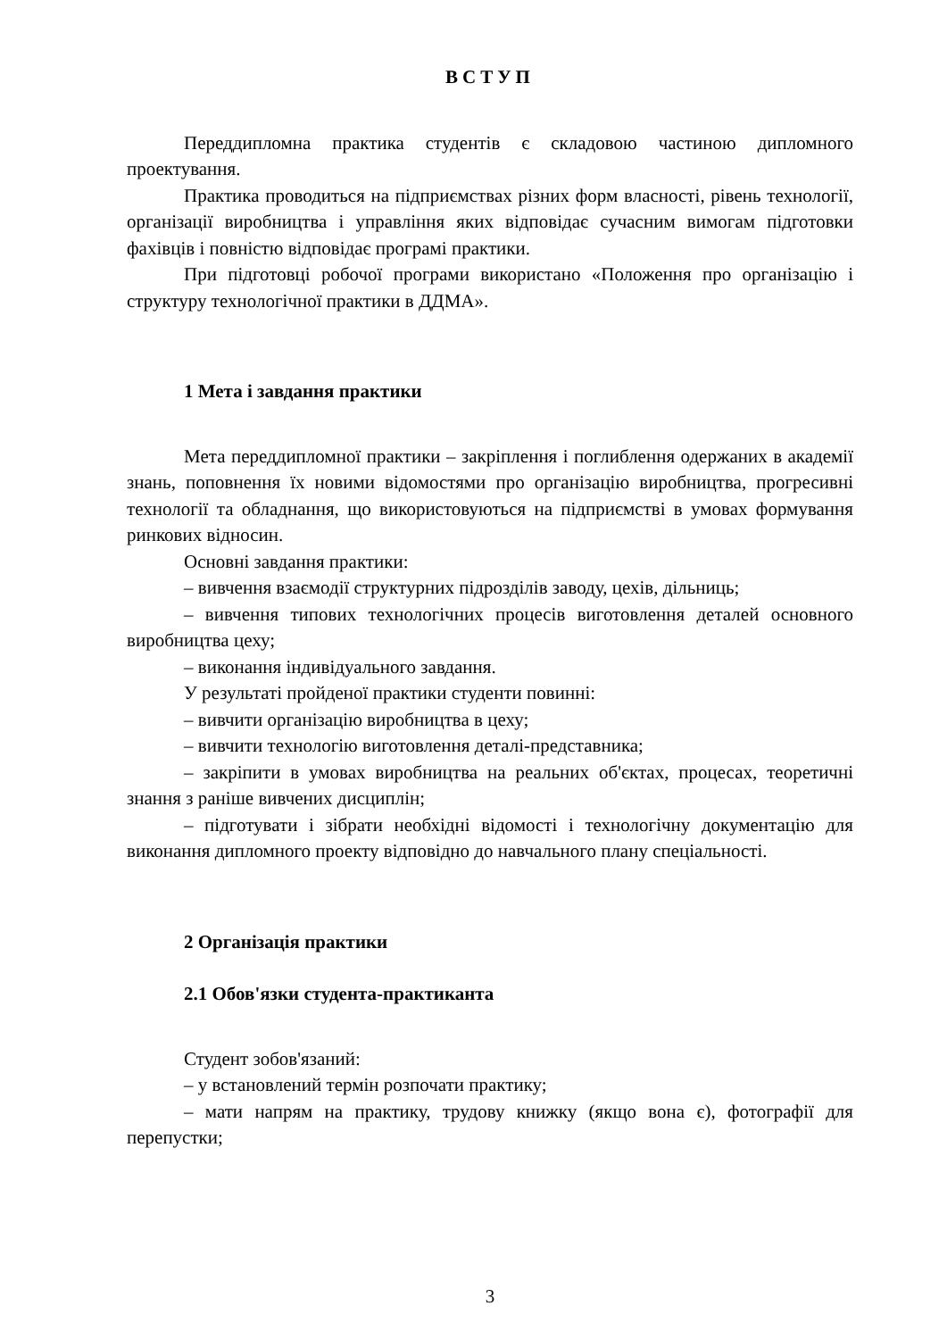ВСТУП
Переддипломна практика студентів є складовою частиною дипломного проектування.
Практика проводиться на підприємствах різних форм власності, рівень технології, організації виробництва і управління яких відповідає сучасним вимогам підготовки фахівців і повністю відповідає програмі практики.
При підготовці робочої програми використано «Положення про організацію і структуру технологічної практики в ДДМА».
1 Мета і завдання практики
Мета переддипломної практики – закріплення і поглиблення одержаних в академії знань, поповнення їх новими відомостями про організацію виробництва, прогресивні технології та обладнання, що використовуються на підприємстві в умовах формування ринкових відносин.
Основні завдання практики:
– вивчення взаємодії структурних підрозділів заводу, цехів, дільниць;
– вивчення типових технологічних процесів виготовлення деталей основного виробництва цеху;
– виконання індивідуального завдання.
У результаті пройденої практики студенти повинні:
– вивчити організацію виробництва в цеху;
– вивчити технологію виготовлення деталі-представника;
– закріпити в умовах виробництва на реальних об'єктах, процесах, теоретичні знання з раніше вивчених дисциплін;
– підготувати і зібрати необхідні відомості і технологічну документацію для виконання дипломного проекту відповідно до навчального плану спеціальності.
2 Організація практики
2.1 Обов'язки студента-практиканта
Студент зобов'язаний:
– у встановлений термін розпочати практику;
– мати напрям на практику, трудову книжку (якщо вона є), фотографії для перепустки;
3